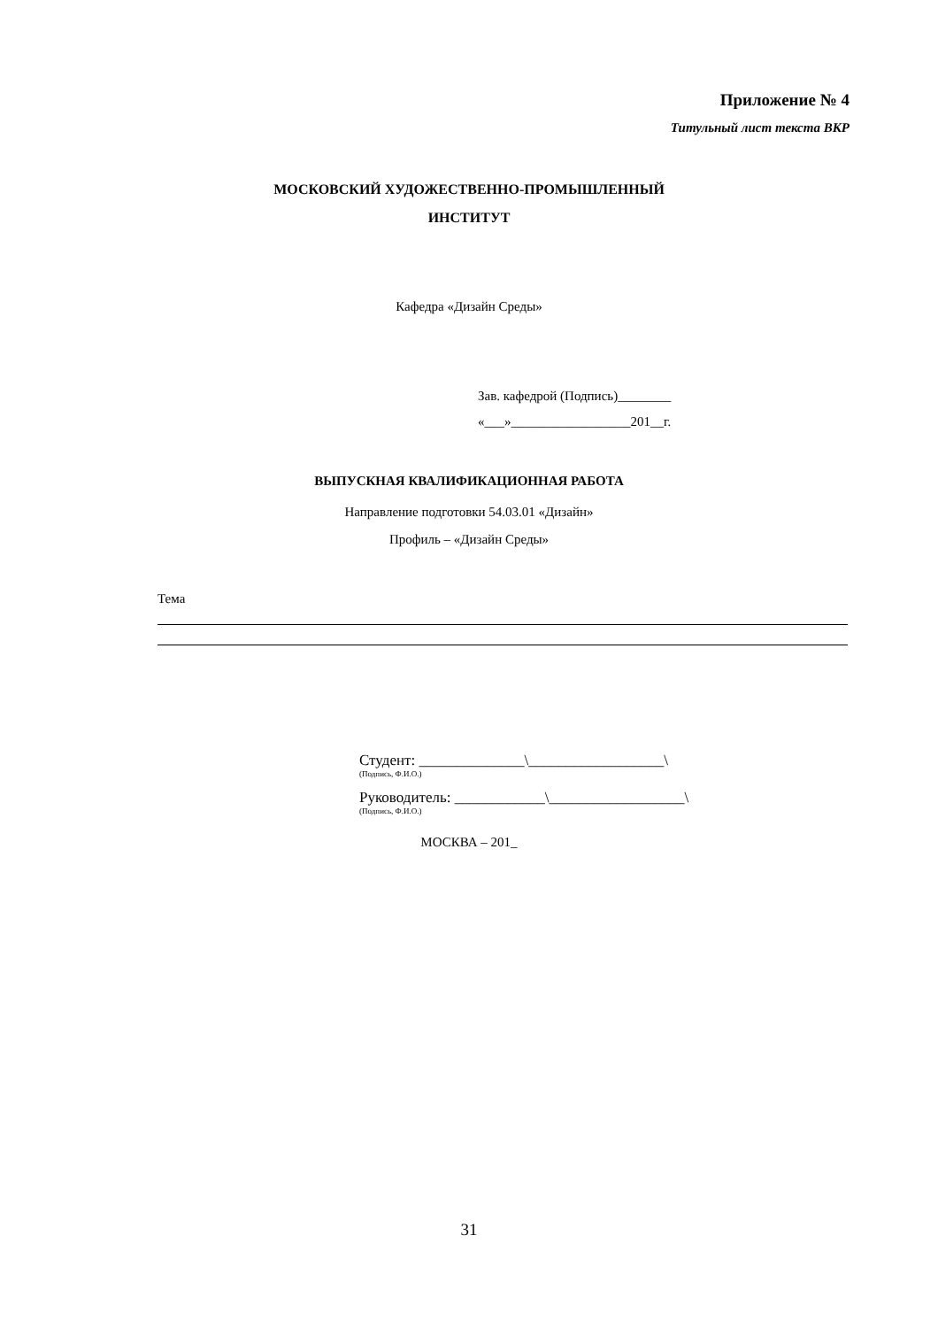Приложение № 4
Титульный лист текста ВКР
МОСКОВСКИЙ ХУДОЖЕСТВЕННО-ПРОМЫШЛЕННЫЙ
ИНСТИТУТ
Кафедра «Дизайн Среды»
Зав. кафедрой (Подпись)________
«___»__________________201__г.
ВЫПУСКНАЯ КВАЛИФИКАЦИОННАЯ РАБОТА
Направление подготовки 54.03.01 «Дизайн»
Профиль – «Дизайн Среды»
Тема
Студент: ______________\__________________\
(Подпись, Ф.И.О.)
Руководитель: ____________\__________________\
(Подпись, Ф.И.О.)
МОСКВА – 201_
31